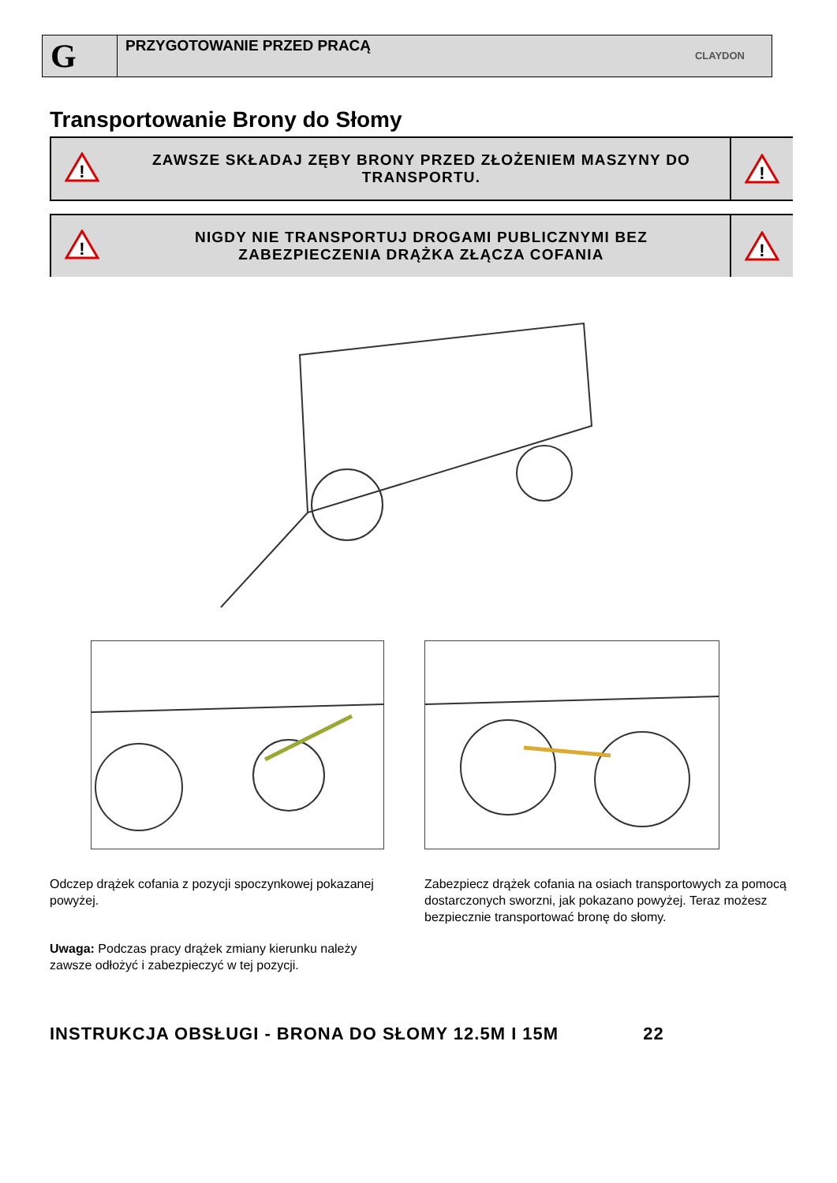G
PRZYGOTOWANIE PRZED PRACĄ
CLAYDON
Transportowanie Brony do Słomy
!
ZAWSZE SKŁADAJ ZĘBY BRONY PRZED ZŁOŻENIEM MASZYNY DO TRANSPORTU.
!
!
NIGDY NIE TRANSPORTUJ DROGAMI PUBLICZNYMI BEZ ZABEZPIECZENIA DRĄŻKA ZŁĄCZA COFANIA
!
Odczep drążek cofania z pozycji spoczynkowej pokazanej powyżej.
Uwaga: Podczas pracy drążek zmiany kierunku należy zawsze odłożyć i zabezpieczyć w tej pozycji.
Zabezpiecz drążek cofania na osiach transportowych za pomocą dostarczonych sworzni, jak pokazano powyżej. Teraz możesz bezpiecznie transportować bronę do słomy.
INSTRUKCJA OBSŁUGI - BRONA DO SŁOMY 12.5M I 15M 22